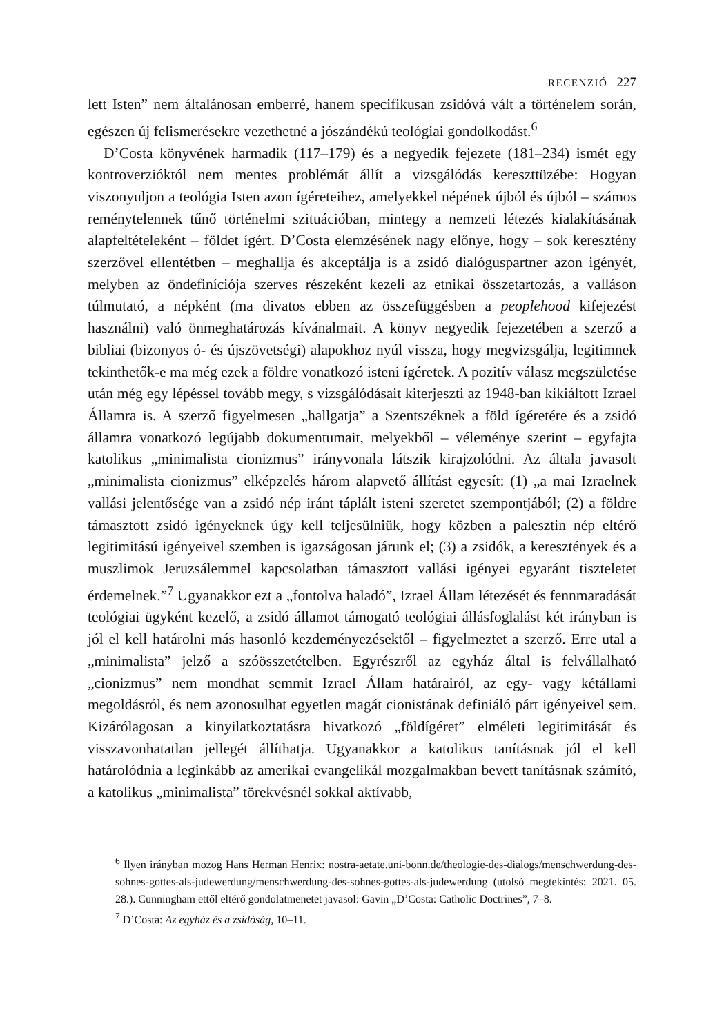RECENZIÓ 227
lett Isten” nem általánosan emberré, hanem specifikusan zsidóvá vált a történelem során, egészen új felismerésekre vezethetné a jószándékú teológiai gondolkodást.<sup>6</sup>
D’Costa könyvének harmadik (117–179) és a negyedik fejezete (181–234) ismét egy kontroverzióktól nem mentes problémát állít a vizsgálódás kereszttüzébe: Hogyan viszonyuljon a teológia Isten azon ígéreteihez, amelyekkel népének újból és újból – számos reménytelennek tűnő történelmi szituációban, mintegy a nemzeti létezés kialakításának alapfeltételeként – földet ígért. D’Costa elemzésének nagy előnye, hogy – sok keresztény szerzővel ellentétben – meghallja és akceptálja is a zsidó dialóguspartner azon igényét, melyben az öndefiníciója szerves részeként kezeli az etnikai összetartozás, a valláson túlmutató, a népként (ma divatos ebben az összefüggésben a peoplehood kifejezést használni) való önmeghatározás kívánalmait. A könyv negyedik fejezetében a szerző a bibliai (bizonyos ó- és újszövetségi) alapokhoz nyúl vissza, hogy megvizsgálja, legitimnek tekinthetők-e ma még ezek a földre vonatkozó isteni ígéretek. A pozitív válasz megszületése után még egy lépéssel tovább megy, s vizsgálódásait kiterjeszti az 1948-ban kikiáltott Izrael Államra is. A szerző figyelmesen „hallgatja” a Szentszéknek a föld ígéretére és a zsidó államra vonatkozó legújabb dokumentumait, melyekből – véleménye szerint – egyfajta katolikus „minimalista cionizmus” irányvonala látszik kirajzolódni. Az általa javasolt „minimalista cionizmus” elképzelés három alapvető állítást egyesít: (1) „a mai Izraelnek vallási jelentősége van a zsidó nép iránt táplált isteni szeretet szempontjából; (2) a földre támasztott zsidó igényeknek úgy kell teljesülniük, hogy közben a palesztin nép eltérő legitimitású igényeivel szemben is igazságosan járunk el; (3) a zsidók, a keresztények és a muszlimok Jeruzsálemmel kapcsolatban támasztott vallási igényei egyaránt tiszteletet érdemelnek.”<sup>7</sup> Ugyanakkor ezt a „fontolva haladó”, Izrael Állam létezését és fennmaradását teológiai ügyként kezelő, a zsidó államot támogató teológiai állásfoglalást két irányban is jól el kell határolni más hasonló kezdeményezésektől – figyelmeztet a szerző. Erre utal a „minimalista” jelző a szóösszetételben. Egyrészről az egyház által is felvállalható „cionizmus” nem mondhat semmit Izrael Állam határairól, az egy- vagy kétállami megoldásról, és nem azonosulhat egyetlen magát cionistának definiáló párt igényeivel sem. Kizárólagosan a kinyilatkoztatásra hivatkozó „földígéret” elméleti legitimitását és visszavonhatatlan jellegét állíthatja. Ugyanakkor a katolikus tanításnak jól el kell határolódnia a leginkább az amerikai evangelikál mozgalmakban bevett tanításnak számító, a katolikus „minimalista” törekvésnél sokkal aktívabb,
<sup>6</sup> Ilyen irányban mozog Hans Herman Henrix: nostra-aetate.uni-bonn.de/theologie-des-dialogs/menschwerdung-des-sohnes-gottes-als-judewerdung/menschwerdung-des-sohnes-gottes-als-judewerdung (utolsó megtekintés: 2021. 05. 28.). Cunningham ettől eltérő gondolatmenetet javasol: Gavin „D’Costa: Catholic Doctrines”, 7–8.
<sup>7</sup> D’Costa: Az egyház és a zsidóság, 10–11.